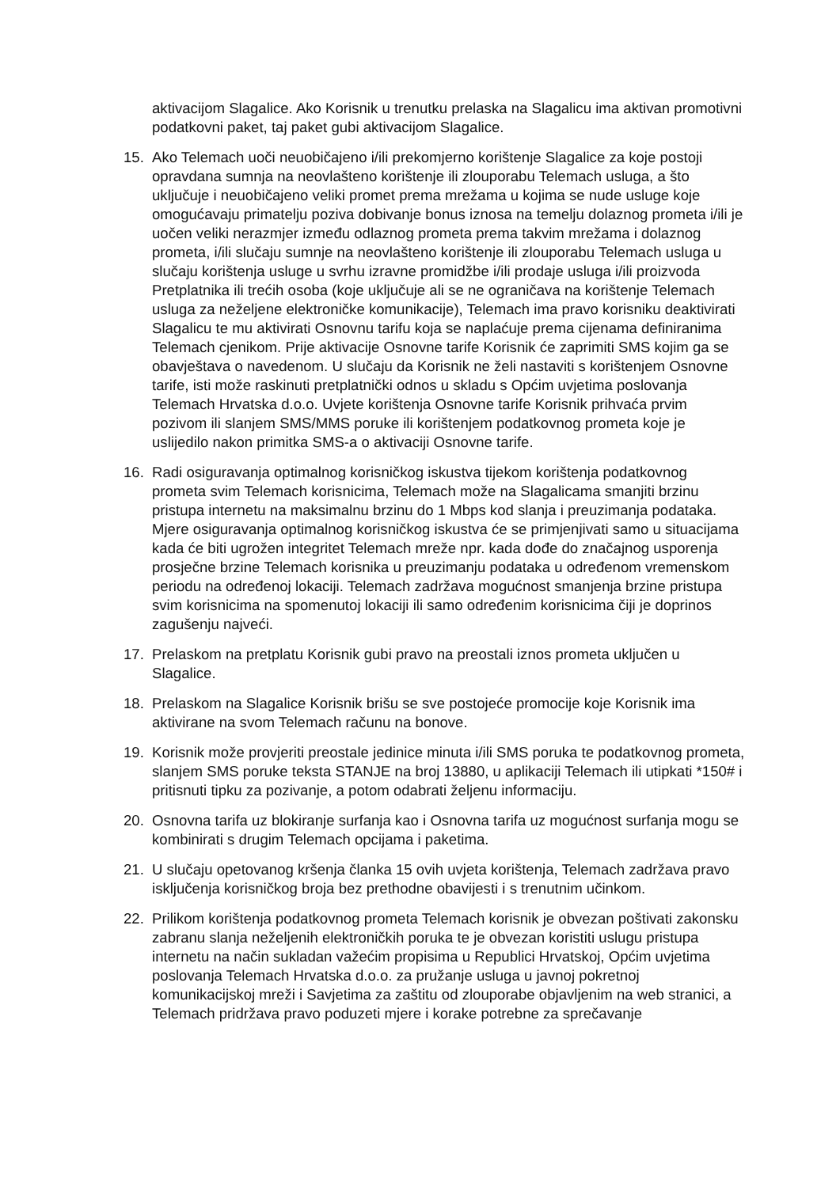aktivacijom Slagalice. Ako Korisnik u trenutku prelaska na Slagalicu ima aktivan promotivni podatkovni paket, taj paket gubi aktivacijom Slagalice.
15. Ako Telemach uoči neuobičajeno i/ili prekomjerno korištenje Slagalice za koje postoji opravdana sumnja na neovlašteno korištenje ili zlouporabu Telemach usluga, a što uključuje i neuobičajeno veliki promet prema mrežama u kojima se nude usluge koje omogućavaju primatelju poziva dobivanje bonus iznosa na temelju dolaznog prometa i/ili je uočen veliki nerazmjer između odlaznog prometa prema takvim mrežama i dolaznog prometa, i/ili slučaju sumnje na neovlašteno korištenje ili zlouporabu Telemach usluga u slučaju korištenja usluge u svrhu izravne promidžbe i/ili prodaje usluga i/ili proizvoda Pretplatnika ili trećih osoba (koje uključuje ali se ne ograničava na korištenje Telemach usluga za neželjene elektroničke komunikacije), Telemach ima pravo korisniku deaktivirati Slagalicu te mu aktivirati Osnovnu tarifu koja se naplaćuje prema cijenama definiranima Telemach cjenikom. Prije aktivacije Osnovne tarife Korisnik će zaprimiti SMS kojim ga se obavještava o navedenom. U slučaju da Korisnik ne želi nastaviti s korištenjem Osnovne tarife, isti može raskinuti pretplatnički odnos u skladu s Općim uvjetima poslovanja Telemach Hrvatska d.o.o. Uvjete korištenja Osnovne tarife Korisnik prihvaća prvim pozivom ili slanjem SMS/MMS poruke ili korištenjem podatkovnog prometa koje je uslijedilo nakon primitka SMS-a o aktivaciji Osnovne tarife.
16. Radi osiguravanja optimalnog korisničkog iskustva tijekom korištenja podatkovnog prometa svim Telemach korisnicima, Telemach može na Slagalicama smanjiti brzinu pristupa internetu na maksimalnu brzinu do 1 Mbps kod slanja i preuzimanja podataka. Mjere osiguravanja optimalnog korisničkog iskustva će se primjenjivati samo u situacijama kada će biti ugrožen integritet Telemach mreže npr. kada dođe do značajnog usporenja prosječne brzine Telemach korisnika u preuzimanju podataka u određenom vremenskom periodu na određenoj lokaciji. Telemach zadržava mogućnost smanjenja brzine pristupa svim korisnicima na spomenutoj lokaciji ili samo određenim korisnicima čiji je doprinos zagušenju najveći.
17. Prelaskom na pretplatu Korisnik gubi pravo na preostali iznos prometa uključen u Slagalice.
18. Prelaskom na Slagalice Korisnik brišu se sve postojeće promocije koje Korisnik ima aktivirane na svom Telemach računu na bonove.
19. Korisnik može provjeriti preostale jedinice minuta i/ili SMS poruka te podatkovnog prometa, slanjem SMS poruke teksta STANJE na broj 13880, u aplikaciji Telemach ili utipkati *150# i pritisnuti tipku za pozivanje, a potom odabrati željenu informaciju.
20. Osnovna tarifa uz blokiranje surfanja kao i Osnovna tarifa uz mogućnost surfanja mogu se kombinirati s drugim Telemach opcijama i paketima.
21. U slučaju opetovanog kršenja članka 15 ovih uvjeta korištenja, Telemach zadržava pravo isključenja korisničkog broja bez prethodne obavijesti i s trenutnim učinkom.
22. Prilikom korištenja podatkovnog prometa Telemach korisnik je obvezan poštivati zakonsku zabranu slanja neželjenih elektroničkih poruka te je obvezan koristiti uslugu pristupa internetu na način sukladan važećim propisima u Republici Hrvatskoj, Općim uvjetima poslovanja Telemach Hrvatska d.o.o. za pružanje usluga u javnoj pokretnoj komunikacijskoj mreži i Savjetima za zaštitu od zlouporabe objavljenim na web stranici, a Telemach pridržava pravo poduzeti mjere i korake potrebne za sprečavanje